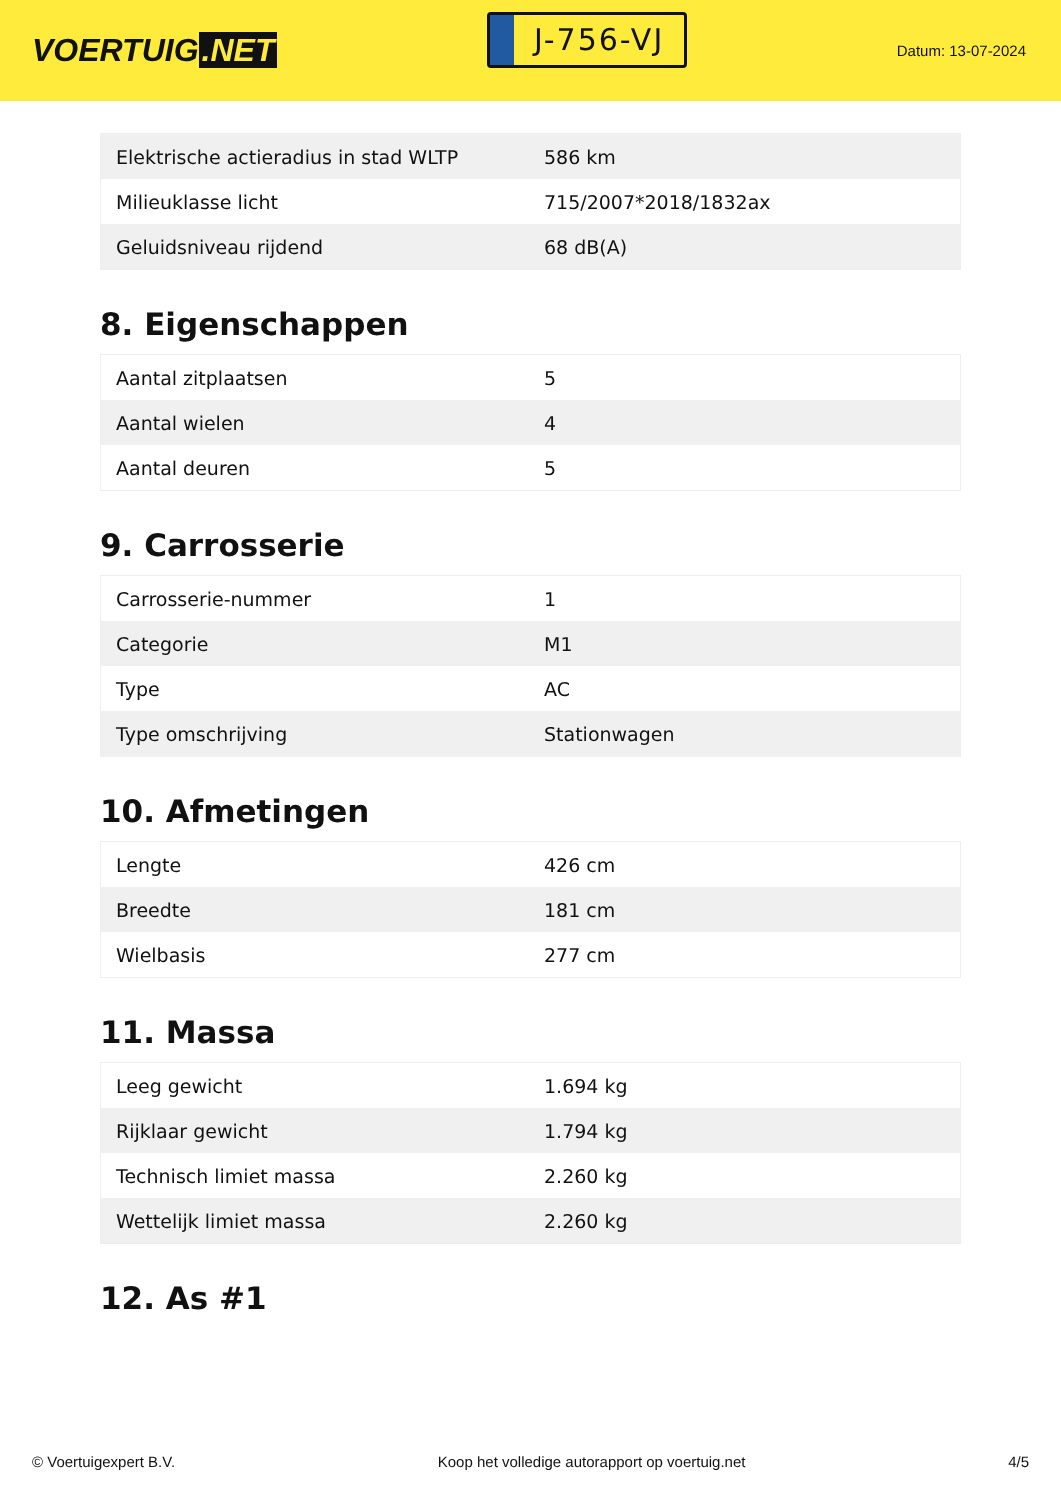VOERTUIG.NET
J-756-VJ
Datum: 13-07-2024
| Elektrische actieradius in stad WLTP | 586 km |
| Milieuklasse licht | 715/2007*2018/1832ax |
| Geluidsniveau rijdend | 68 dB(A) |
8. Eigenschappen
| Aantal zitplaatsen | 5 |
| Aantal wielen | 4 |
| Aantal deuren | 5 |
9. Carrosserie
| Carrosserie-nummer | 1 |
| Categorie | M1 |
| Type | AC |
| Type omschrijving | Stationwagen |
10. Afmetingen
| Lengte | 426 cm |
| Breedte | 181 cm |
| Wielbasis | 277 cm |
11. Massa
| Leeg gewicht | 1.694 kg |
| Rijklaar gewicht | 1.794 kg |
| Technisch limiet massa | 2.260 kg |
| Wettelijk limiet massa | 2.260 kg |
12. As #1
© Voertuigexpert B.V. Koop het volledige autorapport op voertuig.net 4/5